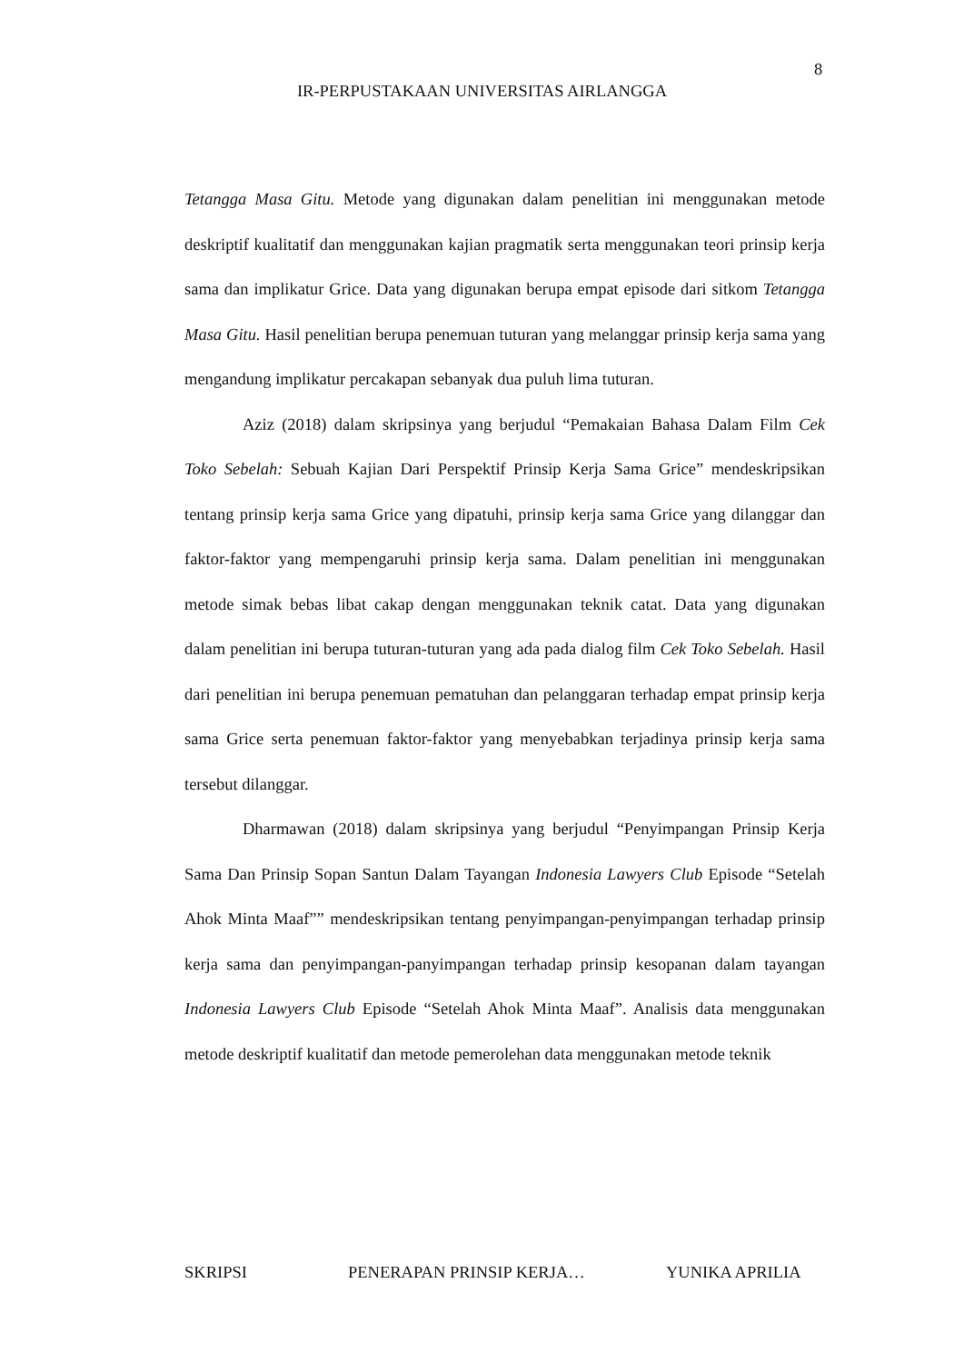8
IR-PERPUSTAKAAN UNIVERSITAS AIRLANGGA
Tetangga Masa Gitu. Metode yang digunakan dalam penelitian ini menggunakan metode deskriptif kualitatif dan menggunakan kajian pragmatik serta menggunakan teori prinsip kerja sama dan implikatur Grice. Data yang digunakan berupa empat episode dari sitkom Tetangga Masa Gitu. Hasil penelitian berupa penemuan tuturan yang melanggar prinsip kerja sama yang mengandung implikatur percakapan sebanyak dua puluh lima tuturan.
Aziz (2018) dalam skripsinya yang berjudul “Pemakaian Bahasa Dalam Film Cek Toko Sebelah: Sebuah Kajian Dari Perspektif Prinsip Kerja Sama Grice” mendeskripsikan tentang prinsip kerja sama Grice yang dipatuhi, prinsip kerja sama Grice yang dilanggar dan faktor-faktor yang mempengaruhi prinsip kerja sama. Dalam penelitian ini menggunakan metode simak bebas libat cakap dengan menggunakan teknik catat. Data yang digunakan dalam penelitian ini berupa tuturan-tuturan yang ada pada dialog film Cek Toko Sebelah. Hasil dari penelitian ini berupa penemuan pematuhan dan pelanggaran terhadap empat prinsip kerja sama Grice serta penemuan faktor-faktor yang menyebabkan terjadinya prinsip kerja sama tersebut dilanggar.
Dharmawan (2018) dalam skripsinya yang berjudul “Penyimpangan Prinsip Kerja Sama Dan Prinsip Sopan Santun Dalam Tayangan Indonesia Lawyers Club Episode “Setelah Ahok Minta Maaf”” mendeskripsikan tentang penyimpangan-penyimpangan terhadap prinsip kerja sama dan penyimpangan-panyimpangan terhadap prinsip kesopanan dalam tayangan Indonesia Lawyers Club Episode “Setelah Ahok Minta Maaf”. Analisis data menggunakan metode deskriptif kualitatif dan metode pemerolehan data menggunakan metode teknik
SKRIPSI PENERAPAN PRINSIP KERJA… YUNIKA APRILIA